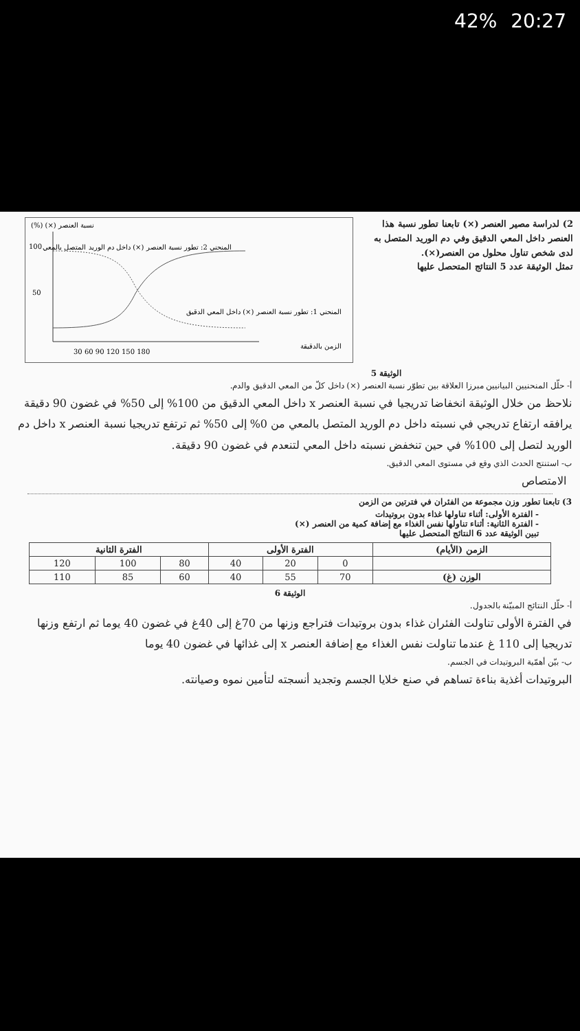42% 20:27
2) لدراسة مصير العنصر (×) تابعنا تطور نسبة هذا العنصر داخل المعي الدقيق وفي دم الوريد المتصل به لدى شخص تناول محلول من العنصر(×).
تمثل الوثيقة عدد 5 النتائج المتحصل عليها
(%) (×) نسبة العنصر
100
50
30 60 90 120 150 180
المنحني 2: تطور نسبة العنصر (×) داخل دم الوريد المتصل بالمعي
المنحني 1: تطور نسبة العنصر (×) داخل المعي الدقيق
الزمن بالدقيقة
الوثيقة 5
أ- حلّل المنحنيين البيانيين مبرزا العلاقة بين تطوّر نسبة العنصر (×) داخل كلّ من المعي الدقيق والدم.
نلاحظ من خلال الوثيقة انخفاضا تدريجيا في نسبة العنصر x داخل المعي الدقيق من 100% إلى 50% في غضون 90 دقيقة يرافقه ارتفاع تدريجي في نسبته داخل دم الوريد المتصل بالمعي من 0% إلى 50% ثم ترتفع تدريجيا نسبة العنصر x داخل دم الوريد لتصل إلى 100% في حين تنخفض نسبته داخل المعي لتنعدم في غضون 90 دقيقة.
ب- استنتج الحدث الذي وقع في مستوى المعي الدقيق.
الامتصاص
3) تابعنا تطور وزن مجموعة من الفئران في فترتين من الزمن
- الفترة الأولى: أثناء تناولها غذاء بدون بروتيدات
- الفترة الثانية: أثناء تناولها نفس الغذاء مع إضافة كمية من العنصر (×)
تبين الوثيقة عدد 6 النتائج المتحصل عليها
| الزمن (الأيام) | الفترة الأولى | | | الفترة الثانية | | |
| --- | --- | --- | --- | --- | --- | --- |
| | 0 | 20 | 40 | 80 | 100 | 120 |
| الوزن (غ) | 70 | 55 | 40 | 60 | 85 | 110 |
الوثيقة 6
أ- حلّل النتائج المبيّنة بالجدول.
في الفترة الأولى تناولت الفئران غذاء بدون بروتيدات فتراجع وزنها من 70غ إلى 40غ في غضون 40 يوما ثم ارتفع وزنها تدريجيا إلى 110 غ عندما تناولت نفس الغذاء مع إضافة العنصر x إلى غذائها في غضون 40 يوما
ب- بيّن أهمّية البروتيدات في الجسم.
البروتيدات أغذية بناءة تساهم في صنع خلايا الجسم وتجديد أنسجته لتأمين نموه وصيانته.